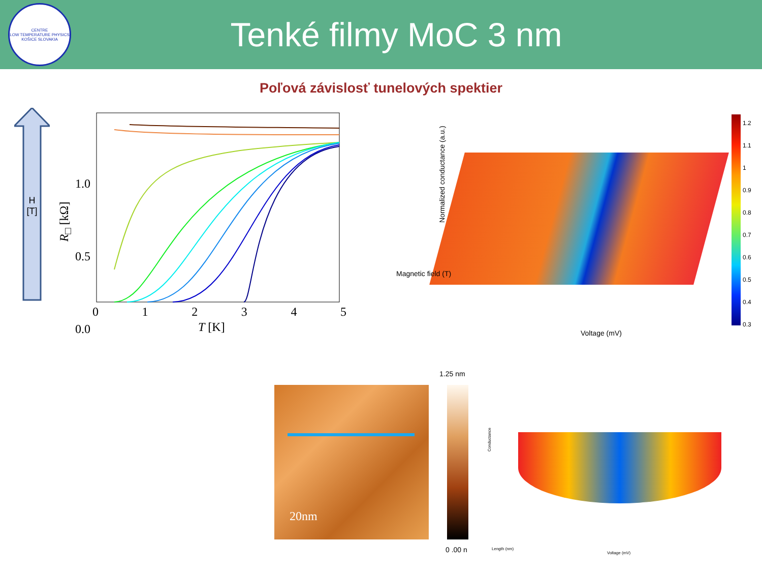CENTRE
LOW TEMPERATURE PHYSICS
KOŠICE SLOVAKIA
Tenké filmy MoC 3 nm
Poľová závislosť tunelových spektier
H
[T]
1.0
0.5
0.0
0 1 2 3 4 5
T [K]
R<sub>□</sub> [kΩ]
Magnetic field (T)
Normalized conductance (a.u.)
Voltage (mV)
1.2
1.1
1
0.9
0.8
0.7
0.6
0.5
0.4
0.3
20nm
1.25 nm
0 .00 n
Conductance
Length (nm)
Voltage (mV)